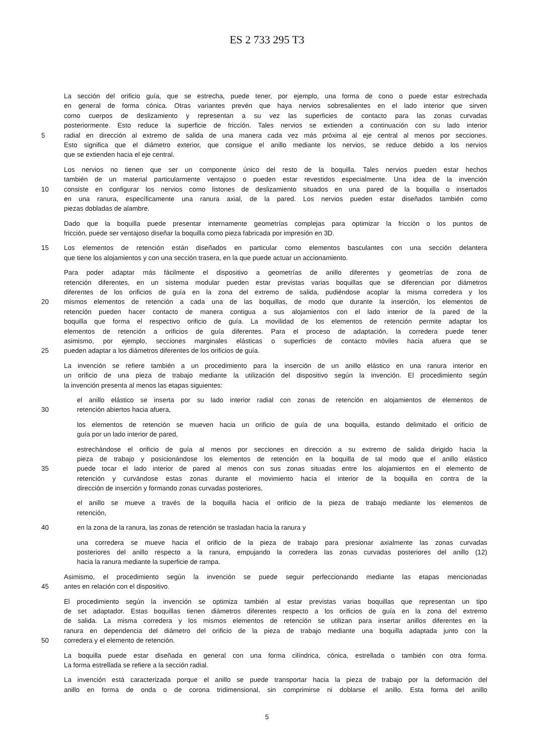ES 2 733 295 T3
La sección del orificio guía, que se estrecha, puede tener, por ejemplo, una forma de cono o puede estar estrechada
en general de forma cónica. Otras variantes prevén que haya nervios sobresalientes en el lado interior que sirven
como cuerpos de deslizamiento y representan a su vez las superficies de contacto para las zonas curvadas
posteriormente. Esto reduce la superficie de fricción. Tales nervios se extienden a continuación con su lado interior
5 radial en dirección al extremo de salida de una manera cada vez más próxima al eje central al menos por secciones.
Esto significa que el diámetro exterior, que consigue el anillo mediante los nervios, se reduce debido a los nervios
que se extienden hacia el eje central.
Los nervios no tienen que ser un componente único del resto de la boquilla. Tales nervios pueden estar hechos
también de un material particularmente ventajoso o pueden estar revestidos especialmente. Una idea de la invención
10 consiste en configurar los nervios como listones de deslizamiento situados en una pared de la boquilla o insertados
en una ranura, específicamente una ranura axial, de la pared. Los nervios pueden estar diseñados también como
piezas dobladas de alambre.
Dado que la boquilla puede presentar internamente geometrías complejas para optimizar la fricción o los puntos de
fricción, puede ser ventajoso diseñar la boquilla como pieza fabricada por impresión en 3D.
15 Los elementos de retención están diseñados en particular como elementos basculantes con una sección delantera
que tiene los alojamientos y con una sección trasera, en la que puede actuar un accionamiento.
Para poder adaptar más fácilmente el dispositivo a geometrías de anillo diferentes y geometrías de zona de
retención diferentes, en un sistema modular pueden estar previstas varias boquillas que se diferencian por diámetros
diferentes de los orificios de guía en la zona del extremo de salida, pudiéndose acoplar la misma corredera y los
20 mismos elementos de retención a cada una de las boquillas, de modo que durante la inserción, los elementos de
retención pueden hacer contacto de manera contigua a sus alojamientos con el lado interior de la pared de la
boquilla que forma el respectivo orificio de guía. La movilidad de los elementos de retención permite adaptar los
elementos de retención a orificios de guía diferentes. Para el proceso de adaptación, la corredera puede tener
asimismo, por ejemplo, secciones marginales elásticas o superficies de contacto móviles hacia afuera que se
25 pueden adaptar a los diámetros diferentes de los orificios de guía.
La invención se refiere también a un procedimiento para la inserción de un anillo elástico en una ranura interior en
un orificio de una pieza de trabajo mediante la utilización del dispositivo según la invención. El procedimiento según
la invención presenta al menos las etapas siguientes:
el anillo elástico se inserta por su lado interior radial con zonas de retención en alojamientos de elementos de
30 retención abiertos hacia afuera,
los elementos de retención se mueven hacia un orificio de guía de una boquilla, estando delimitado el orificio de
guía por un lado interior de pared,
estrechándose el orificio de guía al menos por secciones en dirección a su extremo de salida dirigido hacia la
pieza de trabajo y posicionándose los elementos de retención en la boquilla de tal modo que el anillo elástico
35 puede tocar el lado interior de pared al menos con sus zonas situadas entre los alojamientos en el elemento de
retención y curvándose estas zonas durante el movimiento hacia el interior de la boquilla en contra de la
dirección de inserción y formando zonas curvadas posteriores,
el anillo se mueve a través de la boquilla hacia el orificio de la pieza de trabajo mediante los elementos de
retención,
40 en la zona de la ranura, las zonas de retención se trasladan hacia la ranura y
una corredera se mueve hacia el orificio de la pieza de trabajo para presionar axialmente las zonas curvadas
posteriores del anillo respecto a la ranura, empujando la corredera las zonas curvadas posteriores del anillo (12)
hacia la ranura mediante la superficie de rampa.
Asimismo, el procedimiento según la invención se puede seguir perfeccionando mediante las etapas mencionadas
45 antes en relación con el dispositivo.
El procedimiento según la invención se optimiza también al estar previstas varias boquillas que representan un tipo
de set adaptador. Estas boquillas tienen diámetros diferentes respecto a los orificios de guía en la zona del extremo
de salida. La misma corredera y los mismos elementos de retención se utilizan para insertar anillos diferentes en la
ranura en dependencia del diámetro del orificio de la pieza de trabajo mediante una boquilla adaptada junto con la
50 corredera y el elemento de retención.
La boquilla puede estar diseñada en general con una forma cilíndrica, cónica, estrellada o también con otra forma.
La forma estrellada se refiere a la sección radial.
La invención está caracterizada porque el anillo se puede transportar hacia la pieza de trabajo por la deformación del
anillo en forma de onda o de corona tridimensional, sin comprimirse ni doblarse el anillo. Esta forma del anillo
5